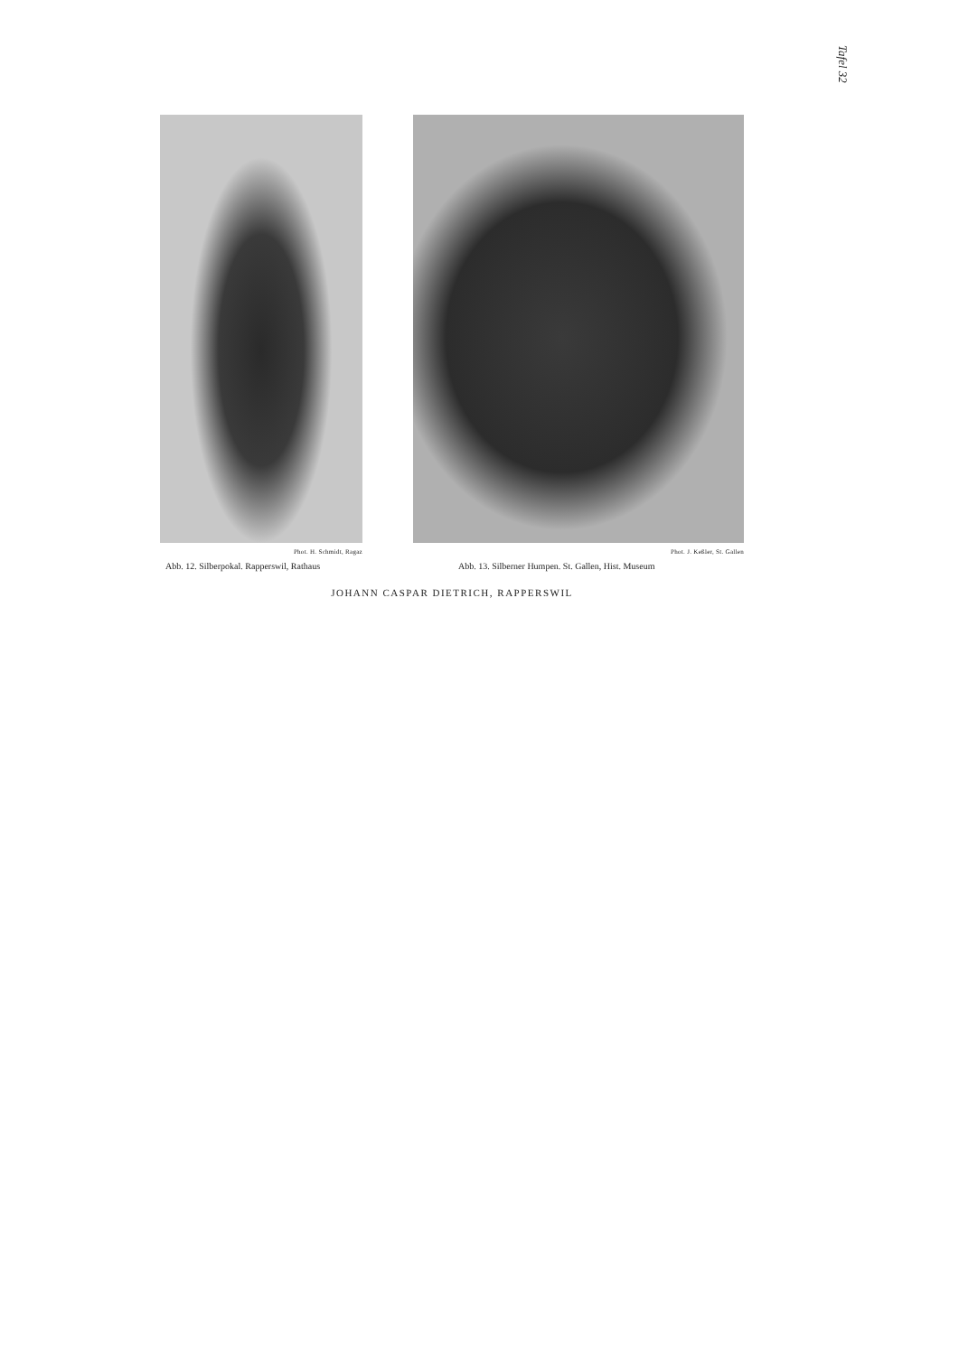Tafel 32
Phot. H. Schmidt, Ragaz
Abb. 12. Silberpokal. Rapperswil, Rathaus
Phot. J. Keßler, St. Gallen
Abb. 13. Silberner Humpen. St. Gallen, Hist. Museum
JOHANN CASPAR DIETRICH, RAPPERSWIL